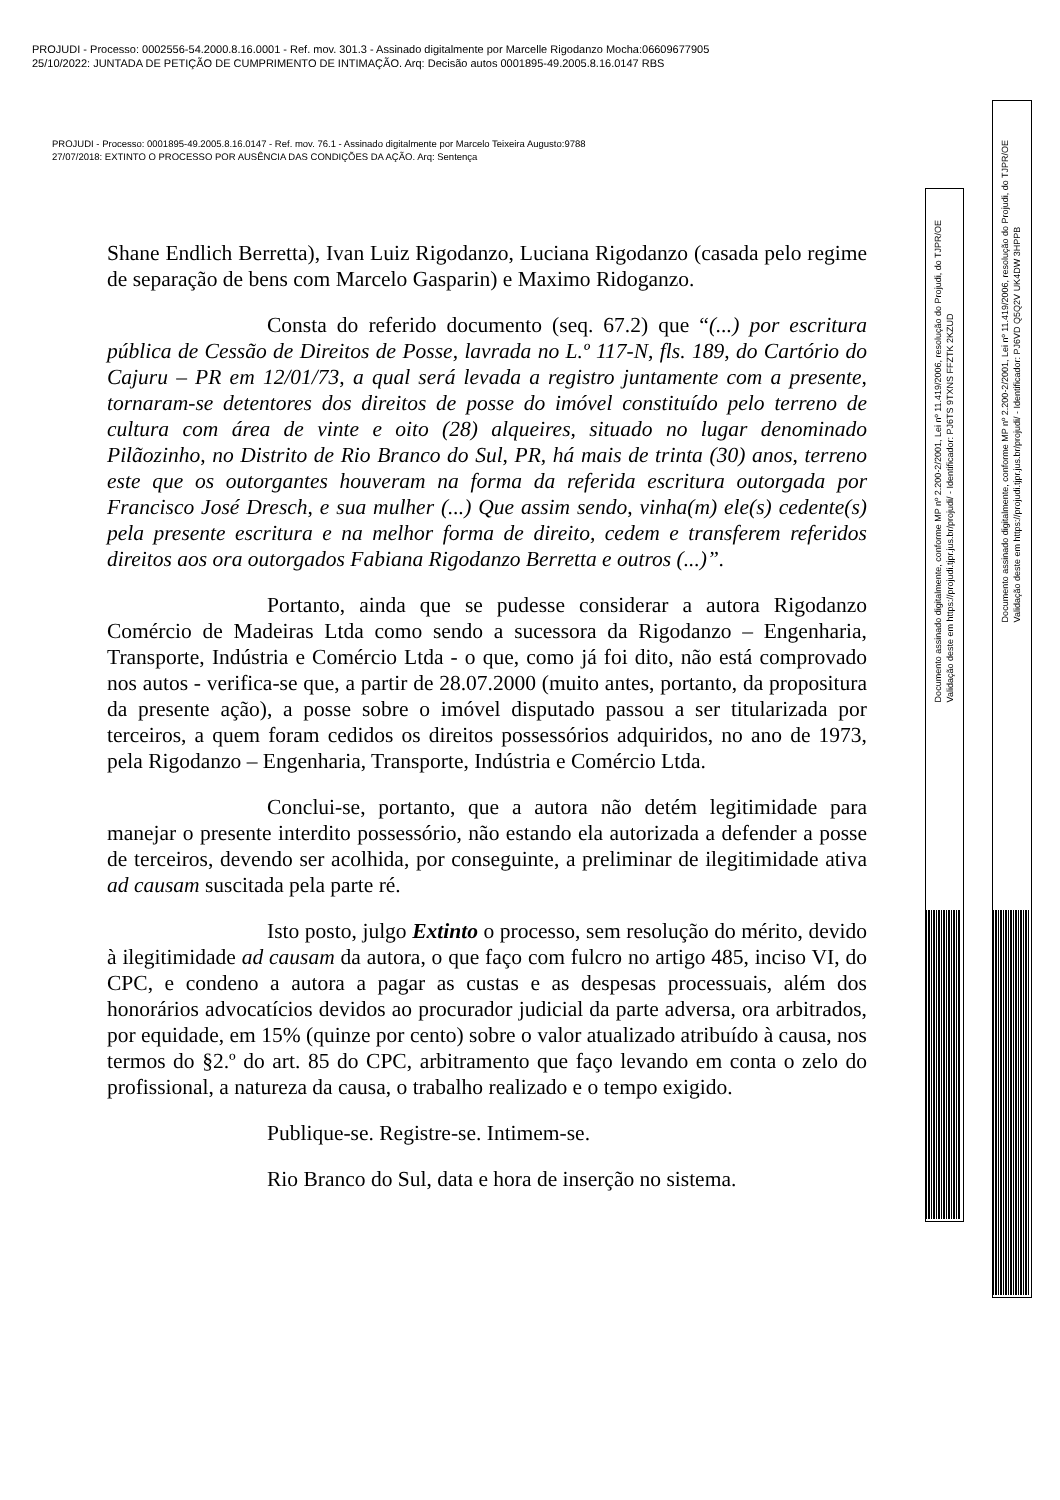PROJUDI - Processo: 0002556-54.2000.8.16.0001 - Ref. mov. 301.3 - Assinado digitalmente por Marcelle Rigodanzo Mocha:06609677905
25/10/2022: JUNTADA DE PETIÇÃO DE CUMPRIMENTO DE INTIMAÇÃO. Arq: Decisão autos 0001895-49.2005.8.16.0147 RBS
PROJUDI - Processo: 0001895-49.2005.8.16.0147 - Ref. mov. 76.1 - Assinado digitalmente por Marcelo Teixeira Augusto:9788
27/07/2018: EXTINTO O PROCESSO POR AUSÊNCIA DAS CONDIÇÕES DA AÇÃO. Arq: Sentença
Shane Endlich Berretta), Ivan Luiz Rigodanzo, Luciana Rigodanzo (casada pelo regime de separação de bens com Marcelo Gasparin) e Maximo Ridoganzo.
Consta do referido documento (seq. 67.2) que “(...) por escritura pública de Cessão de Direitos de Posse, lavrada no L.º 117-N, fls. 189, do Cartório do Cajuru – PR em 12/01/73, a qual será levada a registro juntamente com a presente, tornaram-se detentores dos direitos de posse do imóvel constituído pelo terreno de cultura com área de vinte e oito (28) alqueires, situado no lugar denominado Pilãozinho, no Distrito de Rio Branco do Sul, PR, há mais de trinta (30) anos, terreno este que os outorgantes houveram na forma da referida escritura outorgada por Francisco José Dresch, e sua mulher (...) Que assim sendo, vinha(m) ele(s) cedente(s) pela presente escritura e na melhor forma de direito, cedem e transferem referidos direitos aos ora outorgados Fabiana Rigodanzo Berretta e outros (...)”.
Portanto, ainda que se pudesse considerar a autora Rigodanzo Comércio de Madeiras Ltda como sendo a sucessora da Rigodanzo – Engenharia, Transporte, Indústria e Comércio Ltda - o que, como já foi dito, não está comprovado nos autos - verifica-se que, a partir de 28.07.2000 (muito antes, portanto, da propositura da presente ação), a posse sobre o imóvel disputado passou a ser titularizada por terceiros, a quem foram cedidos os direitos possessórios adquiridos, no ano de 1973, pela Rigodanzo – Engenharia, Transporte, Indústria e Comércio Ltda.
Conclui-se, portanto, que a autora não detém legitimidade para manejar o presente interdito possessório, não estando ela autorizada a defender a posse de terceiros, devendo ser acolhida, por conseguinte, a preliminar de ilegitimidade ativa ad causam suscitada pela parte ré.
Isto posto, julgo Extinto o processo, sem resolução do mérito, devido à ilegitimidade ad causam da autora, o que faço com fulcro no artigo 485, inciso VI, do CPC, e condeno a autora a pagar as custas e as despesas processuais, além dos honorários advocatícios devidos ao procurador judicial da parte adversa, ora arbitrados, por equidade, em 15% (quinze por cento) sobre o valor atualizado atribuído à causa, nos termos do §2.º do art. 85 do CPC, arbitramento que faço levando em conta o zelo do profissional, a natureza da causa, o trabalho realizado e o tempo exigido.
Publique-se. Registre-se. Intimem-se.
Rio Branco do Sul, data e hora de inserção no sistema.
Documento assinado digitalmente, conforme MP nº 2.200-2/2001, Lei nº 11.419/2006, resolução do Projudi, do TJPR/OE
Validação deste em https://projudi.tjpr.jus.br/projudi/ - Identificador: PJ6TS 9TXNS FFZTK 2KZUD
Documento assinado digitalmente, conforme MP nº 2.200-2/2001, Lei nº 11.419/2006, resolução do Projudi, do TJPR/OE
Validação deste em https://projudi.tjpr.jus.br/projudi/ - Identificador: PJ6VD Q5Q2V UK4DW 3HPPB